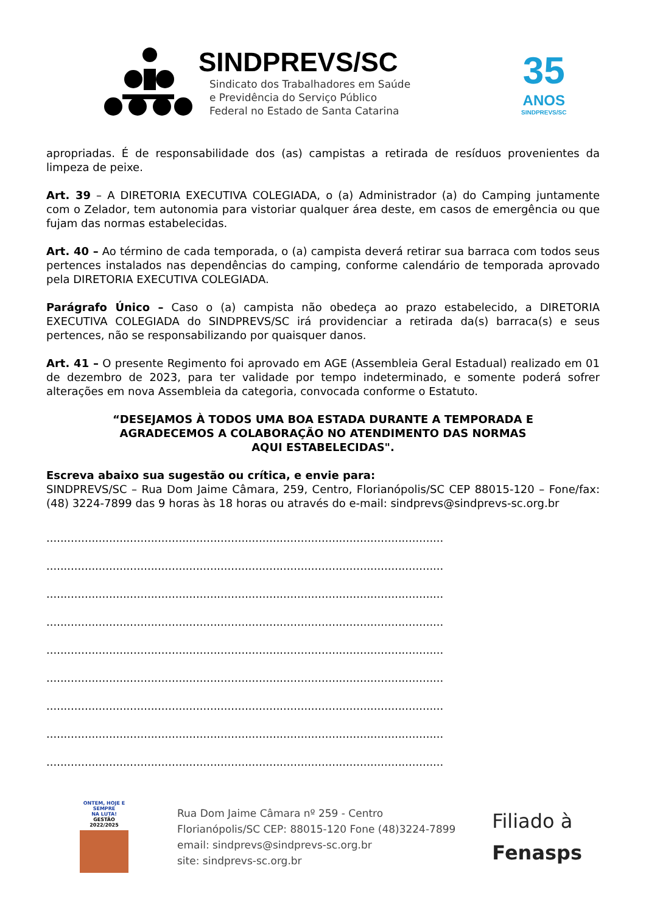SINDPREVS/SC
Sindicato dos Trabalhadores em Saúde
e Previdência do Serviço Público
Federal no Estado de Santa Catarina
35
ANOS
SINDPREVS/SC
apropriadas. É de responsabilidade dos (as) campistas a retirada de resíduos provenientes da limpeza de peixe.
Art. 39 – A DIRETORIA EXECUTIVA COLEGIADA, o (a) Administrador (a) do Camping juntamente com o Zelador, tem autonomia para vistoriar qualquer área deste, em casos de emergência ou que fujam das normas estabelecidas.
Art. 40 – Ao término de cada temporada, o (a) campista deverá retirar sua barraca com todos seus pertences instalados nas dependências do camping, conforme calendário de temporada aprovado pela DIRETORIA EXECUTIVA COLEGIADA.
Parágrafo Único – Caso o (a) campista não obedeça ao prazo estabelecido, a DIRETORIA EXECUTIVA COLEGIADA do SINDPREVS/SC irá providenciar a retirada da(s) barraca(s) e seus pertences, não se responsabilizando por quaisquer danos.
Art. 41 – O presente Regimento foi aprovado em AGE (Assembleia Geral Estadual) realizado em 01 de dezembro de 2023, para ter validade por tempo indeterminado, e somente poderá sofrer alterações em nova Assembleia da categoria, convocada conforme o Estatuto.
“DESEJAMOS À TODOS UMA BOA ESTADA DURANTE A TEMPORADA E
AGRADECEMOS A COLABORAÇÃO NO ATENDIMENTO DAS NORMAS
AQUI ESTABELECIDAS".
Escreva abaixo sua sugestão ou crítica, e envie para:
SINDPREVS/SC – Rua Dom Jaime Câmara, 259, Centro, Florianópolis/SC CEP 88015-120 – Fone/fax: (48) 3224-7899 das 9 horas às 18 horas ou através do e-mail: sindprevs@sindprevs-sc.org.br
..................................................................................................................
..................................................................................................................
..................................................................................................................
..................................................................................................................
..................................................................................................................
..................................................................................................................
..................................................................................................................
..................................................................................................................
..................................................................................................................
ONTEM, HOJE E SEMPRE
NA LUTA!
GESTÃO 2022/2025
Rua Dom Jaime Câmara nº 259 - Centro
Florianópolis/SC CEP: 88015-120 Fone (48)3224-7899
email: sindprevs@sindprevs-sc.org.br
site: sindprevs-sc.org.br
Filiado à
Fenasps